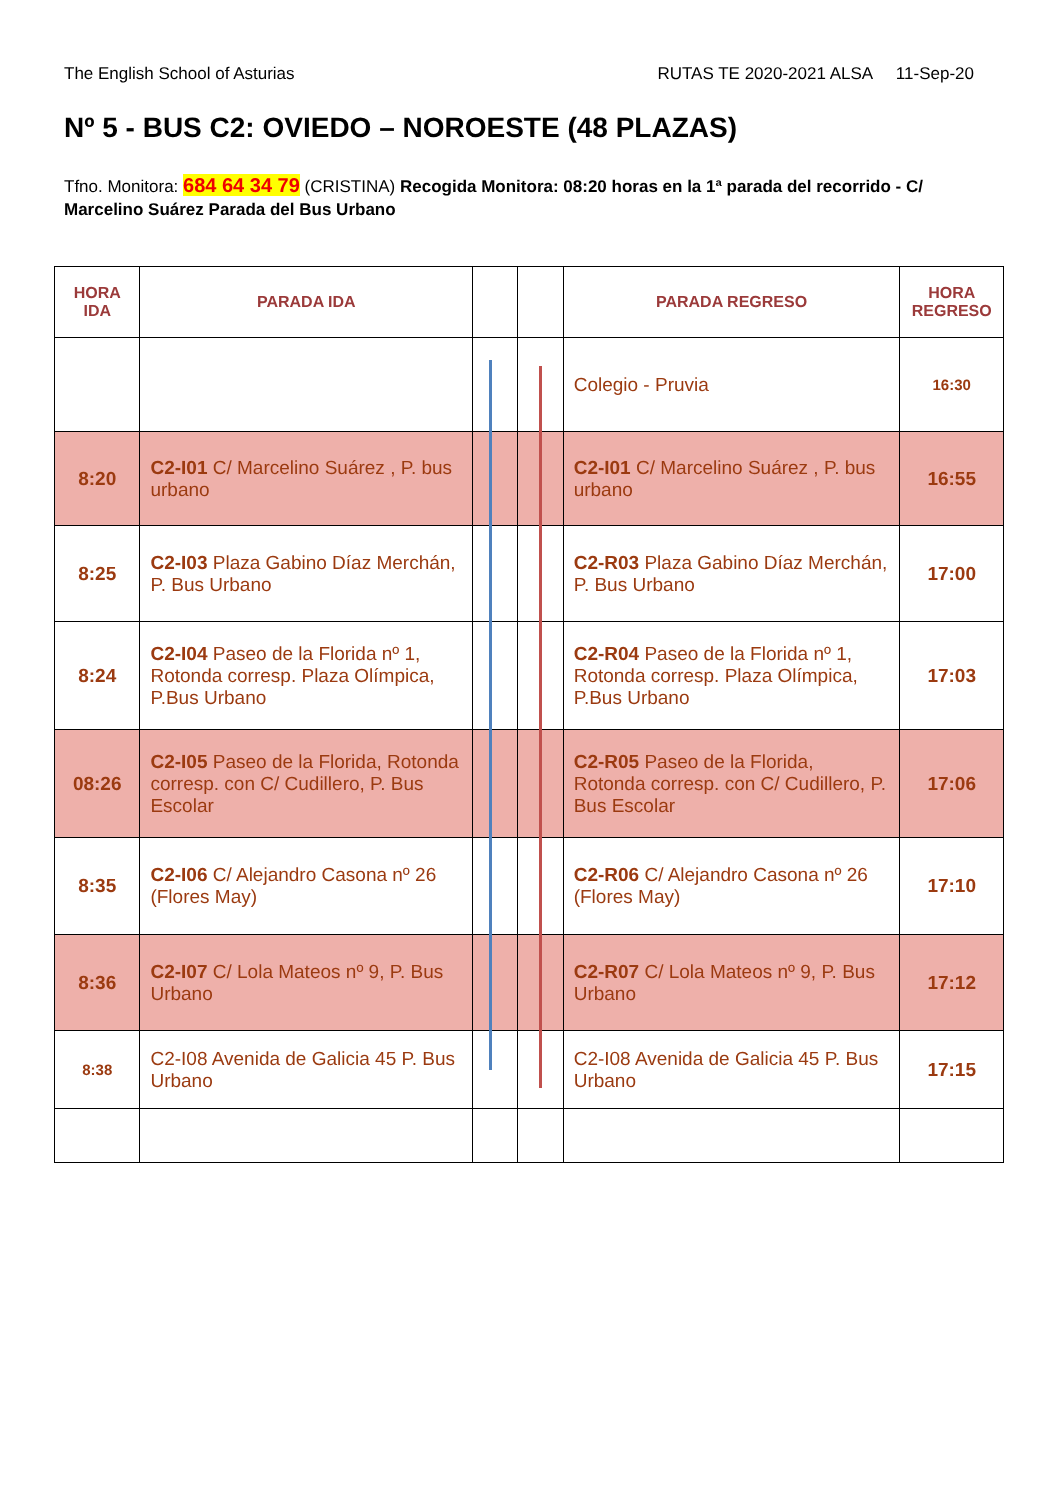The English School of Asturias RUTAS TE 2020-2021 ALSA 11-Sep-20
Nº 5 - BUS C2: OVIEDO – NOROESTE (48 PLAZAS)
Tfno. Monitora: 684 64 34 79 (CRISTINA) Recogida Monitora: 08:20 horas en la 1ª parada del recorrido - C/ Marcelino Suárez Parada del Bus Urbano
| HORA IDA | PARADA IDA | | | PARADA REGRESO | HORA REGRESO |
| --- | --- | --- | --- | --- | --- |
| | | | | Colegio - Pruvia | 16:30 |
| 8:20 | C2-I01 C/ Marcelino Suárez , P. bus urbano | | | C2-I01 C/ Marcelino Suárez , P. bus urbano | 16:55 |
| 8:25 | C2-I03 Plaza Gabino Díaz Merchán, P. Bus Urbano | | | C2-R03 Plaza Gabino Díaz Merchán, P. Bus Urbano | 17:00 |
| 8:24 | C2-I04 Paseo de la Florida nº 1, Rotonda corresp. Plaza Olímpica, P.Bus Urbano | | | C2-R04 Paseo de la Florida nº 1, Rotonda corresp. Plaza Olímpica, P.Bus Urbano | 17:03 |
| 08:26 | C2-I05 Paseo de la Florida, Rotonda corresp. con C/ Cudillero, P. Bus Escolar | | | C2-R05 Paseo de la Florida, Rotonda corresp. con C/ Cudillero, P. Bus Escolar | 17:06 |
| 8:35 | C2-I06 C/ Alejandro Casona nº 26 (Flores May) | | | C2-R06 C/ Alejandro Casona nº 26 (Flores May) | 17:10 |
| 8:36 | C2-I07 C/ Lola Mateos nº 9, P. Bus Urbano | | | C2-R07 C/ Lola Mateos nº 9, P. Bus Urbano | 17:12 |
| 8:38 | C2-I08 Avenida de Galicia 45 P. Bus Urbano | | | C2-I08 Avenida de Galicia 45 P. Bus Urbano | 17:15 |